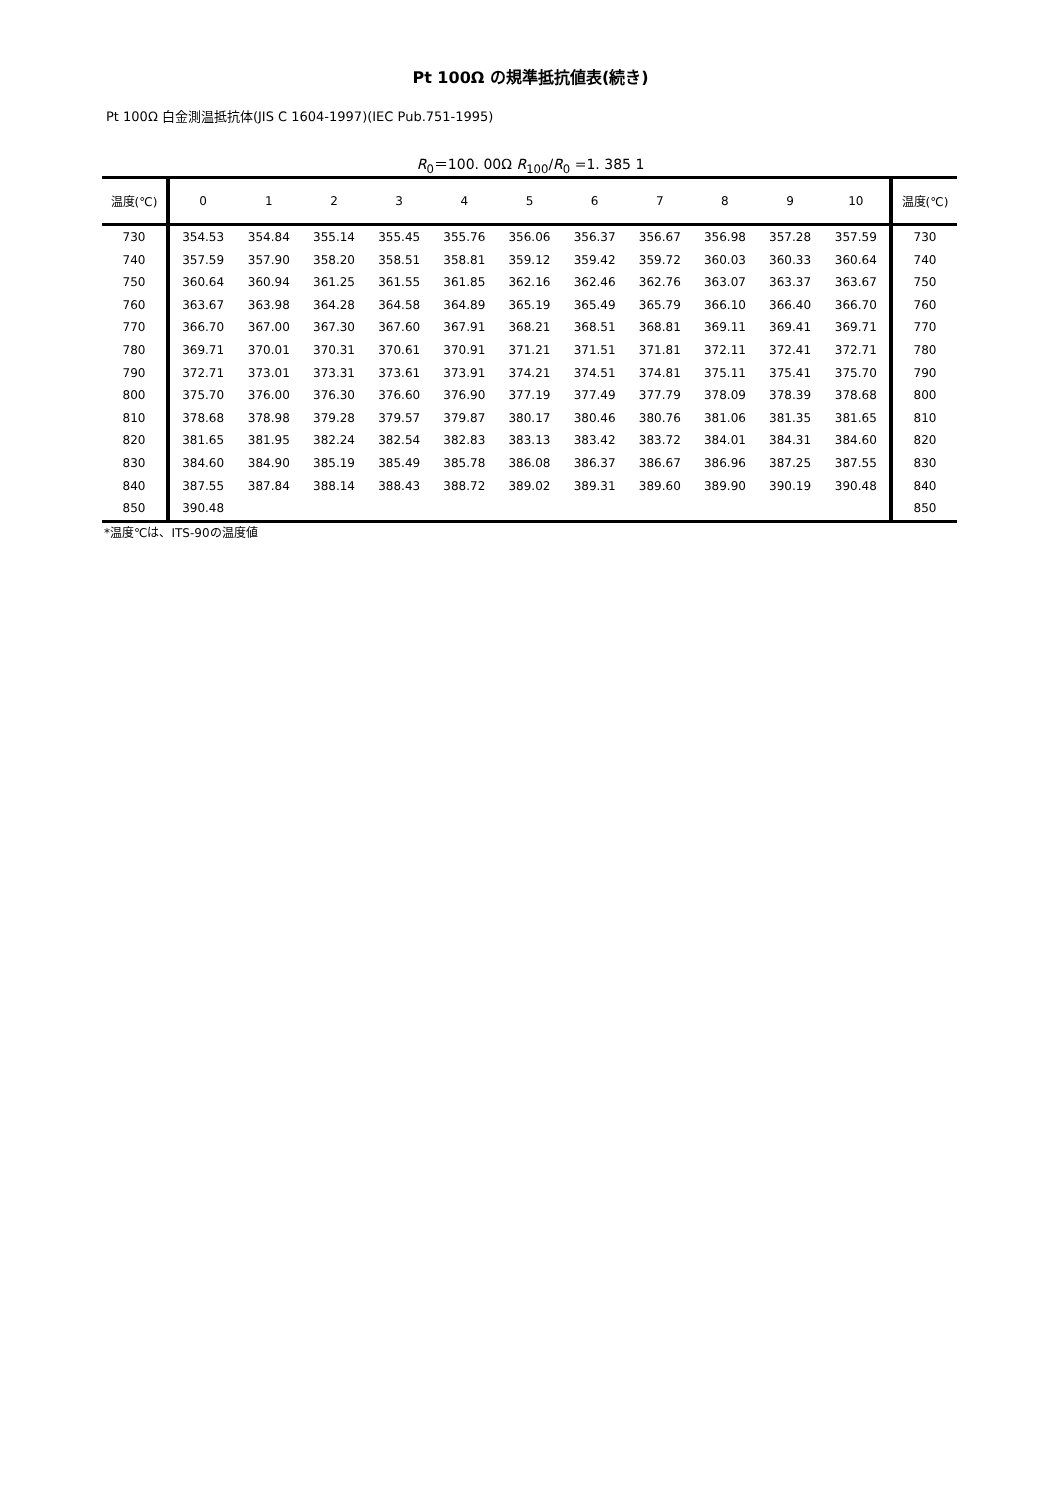Pt 100Ω の規準抵抗値表(続き)
Pt 100Ω 白金測温抵抗体(JIS C 1604-1997)(IEC Pub.751-1995)
R<sub>0</sub>＝100. 00Ω R<sub>100</sub>/R<sub>0</sub> =1. 385 1
| 温度(℃) | 0 | 1 | 2 | 3 | 4 | 5 | 6 | 7 | 8 | 9 | 10 | 温度(℃) |
| --- | --- | --- | --- | --- | --- | --- | --- | --- | --- | --- | --- | --- |
| 730 | 354.53 | 354.84 | 355.14 | 355.45 | 355.76 | 356.06 | 356.37 | 356.67 | 356.98 | 357.28 | 357.59 | 730 |
| 740 | 357.59 | 357.90 | 358.20 | 358.51 | 358.81 | 359.12 | 359.42 | 359.72 | 360.03 | 360.33 | 360.64 | 740 |
| 750 | 360.64 | 360.94 | 361.25 | 361.55 | 361.85 | 362.16 | 362.46 | 362.76 | 363.07 | 363.37 | 363.67 | 750 |
| 760 | 363.67 | 363.98 | 364.28 | 364.58 | 364.89 | 365.19 | 365.49 | 365.79 | 366.10 | 366.40 | 366.70 | 760 |
| 770 | 366.70 | 367.00 | 367.30 | 367.60 | 367.91 | 368.21 | 368.51 | 368.81 | 369.11 | 369.41 | 369.71 | 770 |
| 780 | 369.71 | 370.01 | 370.31 | 370.61 | 370.91 | 371.21 | 371.51 | 371.81 | 372.11 | 372.41 | 372.71 | 780 |
| 790 | 372.71 | 373.01 | 373.31 | 373.61 | 373.91 | 374.21 | 374.51 | 374.81 | 375.11 | 375.41 | 375.70 | 790 |
| 800 | 375.70 | 376.00 | 376.30 | 376.60 | 376.90 | 377.19 | 377.49 | 377.79 | 378.09 | 378.39 | 378.68 | 800 |
| 810 | 378.68 | 378.98 | 379.28 | 379.57 | 379.87 | 380.17 | 380.46 | 380.76 | 381.06 | 381.35 | 381.65 | 810 |
| 820 | 381.65 | 381.95 | 382.24 | 382.54 | 382.83 | 383.13 | 383.42 | 383.72 | 384.01 | 384.31 | 384.60 | 820 |
| 830 | 384.60 | 384.90 | 385.19 | 385.49 | 385.78 | 386.08 | 386.37 | 386.67 | 386.96 | 387.25 | 387.55 | 830 |
| 840 | 387.55 | 387.84 | 388.14 | 388.43 | 388.72 | 389.02 | 389.31 | 389.60 | 389.90 | 390.19 | 390.48 | 840 |
| 850 | 390.48 | | | | | | | | | | | 850 |
*温度℃は、ITS-90の温度値